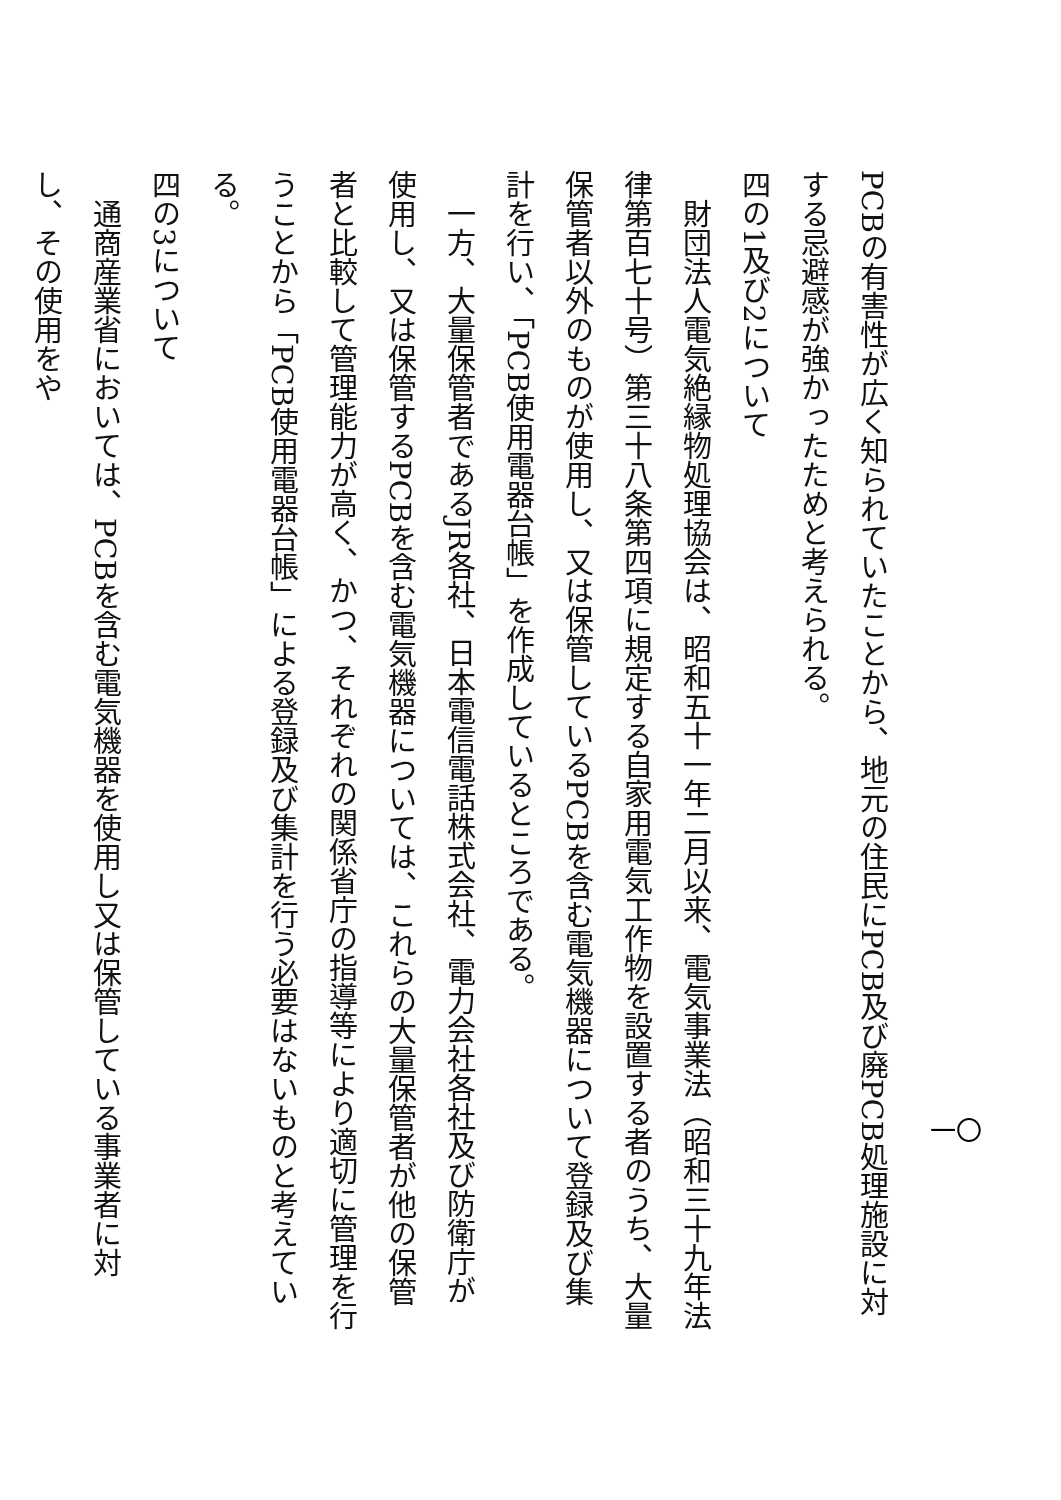PCBの有害性が広く知られていたことから、地元の住民にPCB及び廃PCB処理施設に対する忌避感が強かったためと考えられる。
四の1及び2について
　財団法人電気絶縁物処理協会は、昭和五十一年二月以来、電気事業法（昭和三十九年法律第百七十号）第三十八条第四項に規定する自家用電気工作物を設置する者のうち、大量保管者以外のものが使用し、又は保管しているPCBを含む電気機器について登録及び集計を行い、「PCB使用電器台帳」を作成しているところである。
　一方、大量保管者であるJR各社、日本電信電話株式会社、電力会社各社及び防衛庁が使用し、又は保管するPCBを含む電気機器については、これらの大量保管者が他の保管者と比較して管理能力が高く、かつ、それぞれの関係省庁の指導等により適切に管理を行うことから「PCB使用電器台帳」による登録及び集計を行う必要はないものと考えている。
四の3について
　通商産業省においては、PCBを含む電気機器を使用し又は保管している事業者に対し、その使用をや
一〇